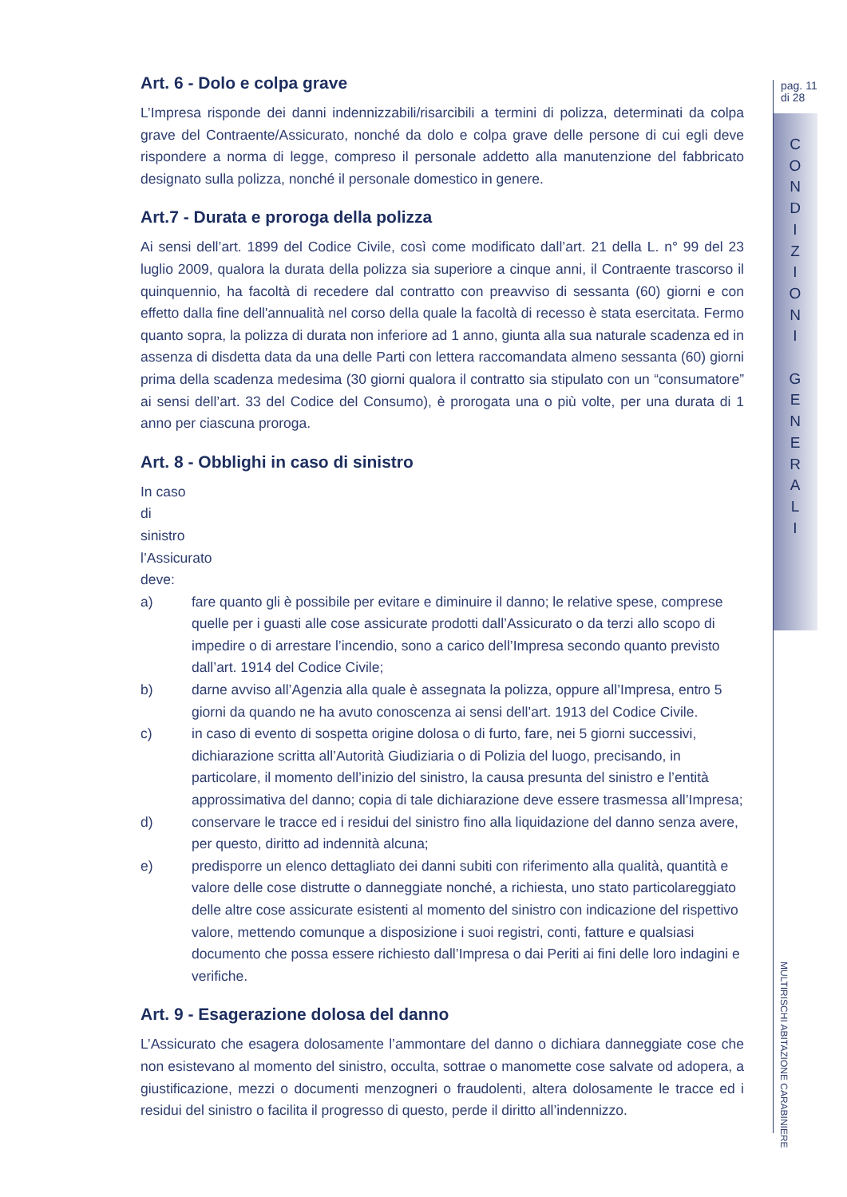pag. 11
di 28
C
O
N
D
I
Z
I
O
N
I
G
E
N
E
R
A
L
I
Art. 6 - Dolo e colpa grave
L’Impresa risponde dei danni indennizzabili/risarcibili a termini di polizza, determinati da colpa grave del Contraente/Assicurato, nonché da dolo e colpa grave delle persone di cui egli deve rispondere a norma di legge, compreso il personale addetto alla manutenzione del fabbricato designato sulla polizza, nonché il personale domestico in genere.
Art.7 - Durata e proroga della polizza
Ai sensi dell’art. 1899 del Codice Civile, così come modificato dall’art. 21 della L. n° 99 del 23 luglio 2009, qualora la durata della polizza sia superiore a cinque anni, il Contraente trascorso il quinquennio, ha facoltà di recedere dal contratto con preavviso di sessanta (60) giorni e con effetto dalla fine dell'annualità nel corso della quale la facoltà di recesso è stata esercitata. Fermo quanto sopra, la polizza di durata non inferiore ad 1 anno, giunta alla sua naturale scadenza ed in assenza di disdetta data da una delle Parti con lettera raccomandata almeno sessanta (60) giorni prima della scadenza medesima (30 giorni qualora il contratto sia stipulato con un “consumatore” ai sensi dell’art. 33 del Codice del Consumo), è prorogata una o più volte, per una durata di 1 anno per ciascuna proroga.
Art. 8 - Obblighi in caso di sinistro
In caso di sinistro l’Assicurato deve:
a) fare quanto gli è possibile per evitare e diminuire il danno; le relative spese, comprese quelle per i guasti alle cose assicurate prodotti dall’Assicurato o da terzi allo scopo di impedire o di arrestare l’incendio, sono a carico dell’Impresa secondo quanto previsto dall’art. 1914 del Codice Civile;
b) darne avviso all’Agenzia alla quale è assegnata la polizza, oppure all’Impresa, entro 5 giorni da quando ne ha avuto conoscenza ai sensi dell’art. 1913 del Codice Civile.
c) in caso di evento di sospetta origine dolosa o di furto, fare, nei 5 giorni successivi, dichiarazione scritta all’Autorità Giudiziaria o di Polizia del luogo, precisando, in particolare, il momento dell’inizio del sinistro, la causa presunta del sinistro e l’entità approssimativa del danno; copia di tale dichiarazione deve essere trasmessa all’Impresa;
d) conservare le tracce ed i residui del sinistro fino alla liquidazione del danno senza avere, per questo, diritto ad indennità alcuna;
e) predisporre un elenco dettagliato dei danni subiti con riferimento alla qualità, quantità e valore delle cose distrutte o danneggiate nonché, a richiesta, uno stato particolareggiato delle altre cose assicurate esistenti al momento del sinistro con indicazione del rispettivo valore, mettendo comunque a disposizione i suoi registri, conti, fatture e qualsiasi documento che possa essere richiesto dall’Impresa o dai Periti ai fini delle loro indagini e verifiche.
Art. 9 - Esagerazione dolosa del danno
L’Assicurato che esagera dolosamente l’ammontare del danno o dichiara danneggiate cose che non esistevano al momento del sinistro, occulta, sottrae o manomette cose salvate od adopera, a giustificazione, mezzi o documenti menzogneri o fraudolenti, altera dolosamente le tracce ed i residui del sinistro o facilita il progresso di questo, perde il diritto all’indennizzo.
MULTIRISCHI ABITAZIONE CARABINIERE